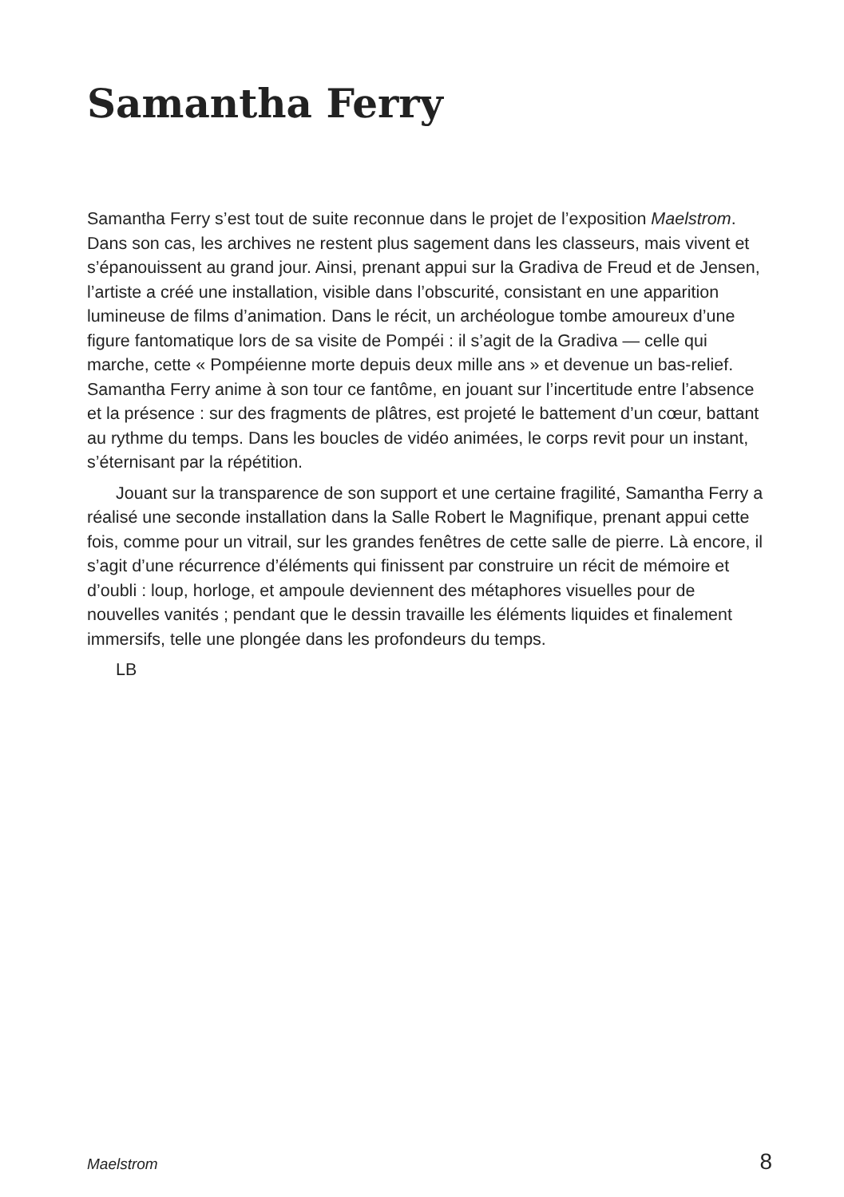Samantha Ferry
Samantha Ferry s’est tout de suite reconnue dans le projet de l’exposition Maelstrom. Dans son cas, les archives ne restent plus sagement dans les classeurs, mais vivent et s’épanouissent au grand jour. Ainsi, prenant appui sur la Gradiva de Freud et de Jensen, l’artiste a créé une installation, visible dans l’obscurité, consistant en une apparition lumineuse de films d’animation. Dans le récit, un archéologue tombe amoureux d’une figure fantomatique lors de sa visite de Pompéi : il s’agit de la Gradiva — celle qui marche, cette « Pompéienne morte depuis deux mille ans » et devenue un bas-relief. Samantha Ferry anime à son tour ce fantôme, en jouant sur l’incertitude entre l’absence et la présence : sur des fragments de plâtres, est projeté le battement d’un cœur, battant au rythme du temps. Dans les boucles de vidéo animées, le corps revit pour un instant, s’éternisant par la répétition.
Jouant sur la transparence de son support et une certaine fragilité, Samantha Ferry a réalisé une seconde installation dans la Salle Robert le Magnifique, prenant appui cette fois, comme pour un vitrail, sur les grandes fenêtres de cette salle de pierre. Là encore, il s’agit d’une récurrence d’éléments qui finissent par construire un récit de mémoire et d’oubli : loup, horloge, et ampoule deviennent des métaphores visuelles pour de nouvelles vanités ; pendant que le dessin travaille les éléments liquides et finalement immersifs, telle une plongée dans les profondeurs du temps.
LB
Maelstrom 8